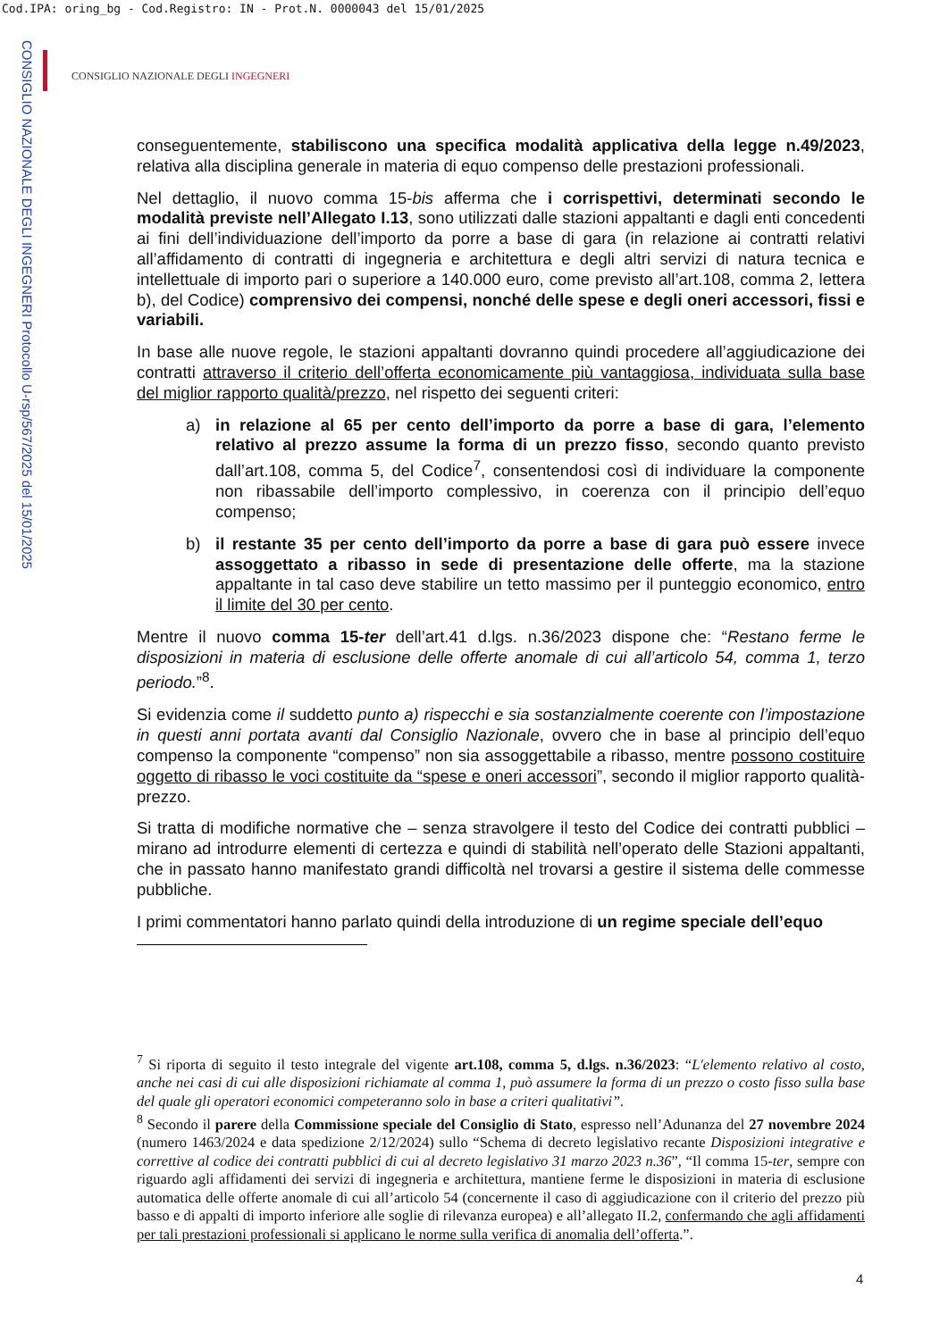Cod.IPA: oring_bg - Cod.Registro: IN - Prot.N. 0000043 del 15/01/2025
CONSIGLIO NAZIONALE DEGLI INGEGNERI Protocollo U-rsp/567/2025 del 15/01/2025
CONSIGLIO NAZIONALE DEGLI INGEGNERI
conseguentemente, stabiliscono una specifica modalità applicativa della legge n.49/2023, relativa alla disciplina generale in materia di equo compenso delle prestazioni professionali.
Nel dettaglio, il nuovo comma 15-bis afferma che i corrispettivi, determinati secondo le modalità previste nell’Allegato I.13, sono utilizzati dalle stazioni appaltanti e dagli enti concedenti ai fini dell’individuazione dell’importo da porre a base di gara (in relazione ai contratti relativi all’affidamento di contratti di ingegneria e architettura e degli altri servizi di natura tecnica e intellettuale di importo pari o superiore a 140.000 euro, come previsto all’art.108, comma 2, lettera b), del Codice) comprensivo dei compensi, nonché delle spese e degli oneri accessori, fissi e variabili.
In base alle nuove regole, le stazioni appaltanti dovranno quindi procedere all’aggiudicazione dei contratti attraverso il criterio dell’offerta economicamente più vantaggiosa, individuata sulla base del miglior rapporto qualità/prezzo, nel rispetto dei seguenti criteri:
a) in relazione al 65 per cento dell’importo da porre a base di gara, l’elemento relativo al prezzo assume la forma di un prezzo fisso, secondo quanto previsto dall’art.108, comma 5, del Codice<sup>7</sup>, consentendosi così di individuare la componente non ribassabile dell’importo complessivo, in coerenza con il principio dell’equo compenso;
b) il restante 35 per cento dell’importo da porre a base di gara può essere invece assoggettato a ribasso in sede di presentazione delle offerte, ma la stazione appaltante in tal caso deve stabilire un tetto massimo per il punteggio economico, entro il limite del 30 per cento.
Mentre il nuovo comma 15-ter dell’art.41 d.lgs. n.36/2023 dispone che: “Restano ferme le disposizioni in materia di esclusione delle offerte anomale di cui all’articolo 54, comma 1, terzo periodo.”<sup>8</sup>.
Si evidenzia come il suddetto punto a) rispecchi e sia sostanzialmente coerente con l’impostazione in questi anni portata avanti dal Consiglio Nazionale, ovvero che in base al principio dell’equo compenso la componente “compenso” non sia assoggettabile a ribasso, mentre possono costituire oggetto di ribasso le voci costituite da “spese e oneri accessori”, secondo il miglior rapporto qualità-prezzo.
Si tratta di modifiche normative che – senza stravolgere il testo del Codice dei contratti pubblici – mirano ad introdurre elementi di certezza e quindi di stabilità nell’operato delle Stazioni appaltanti, che in passato hanno manifestato grandi difficoltà nel trovarsi a gestire il sistema delle commesse pubbliche.
I primi commentatori hanno parlato quindi della introduzione di un regime speciale dell’equo
<sup>7</sup> Si riporta di seguito il testo integrale del vigente art.108, comma 5, d.lgs. n.36/2023: “L'elemento relativo al costo, anche nei casi di cui alle disposizioni richiamate al comma 1, può assumere la forma di un prezzo o costo fisso sulla base del quale gli operatori economici competeranno solo in base a criteri qualitativi”.
<sup>8</sup> Secondo il parere della Commissione speciale del Consiglio di Stato, espresso nell’Adunanza del 27 novembre 2024 (numero 1463/2024 e data spedizione 2/12/2024) sullo “Schema di decreto legislativo recante Disposizioni integrative e correttive al codice dei contratti pubblici di cui al decreto legislativo 31 marzo 2023 n.36”, “Il comma 15-ter, sempre con riguardo agli affidamenti dei servizi di ingegneria e architettura, mantiene ferme le disposizioni in materia di esclusione automatica delle offerte anomale di cui all’articolo 54 (concernente il caso di aggiudicazione con il criterio del prezzo più basso e di appalti di importo inferiore alle soglie di rilevanza europea) e all’allegato II.2, confermando che agli affidamenti per tali prestazioni professionali si applicano le norme sulla verifica di anomalia dell’offerta.”.
4